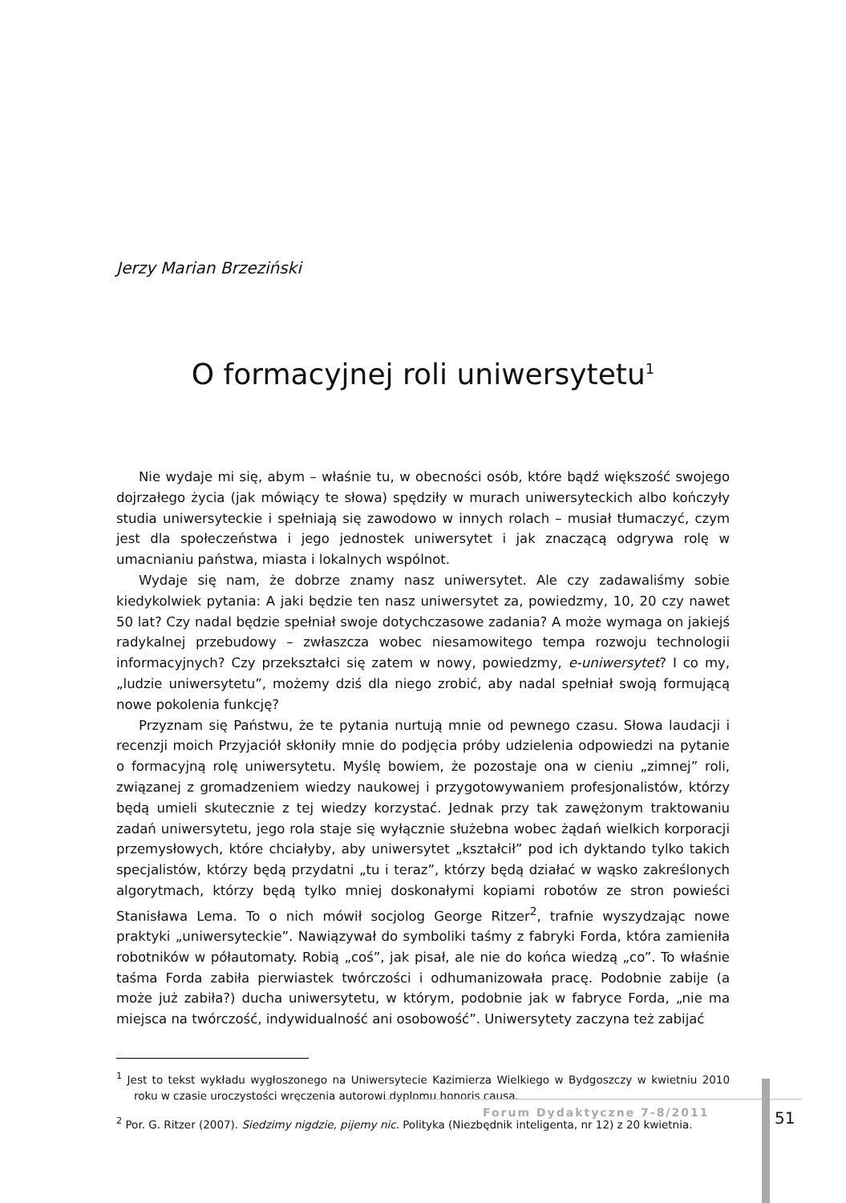Jerzy Marian Brzeziński
O formacyjnej roli uniwersytetu<sup>1</sup>
Nie wydaje mi się, abym – właśnie tu, w obecności osób, które bądź większość swojego dojrzałego życia (jak mówiący te słowa) spędziły w murach uniwersyteckich albo kończyły studia uniwersyteckie i spełniają się zawodowo w innych rolach – musiał tłumaczyć, czym jest dla społeczeństwa i jego jednostek uniwersytet i jak znaczącą odgrywa rolę w umacnianiu państwa, miasta i lokalnych wspólnot.
Wydaje się nam, że dobrze znamy nasz uniwersytet. Ale czy zadawaliśmy sobie kiedykolwiek pytania: A jaki będzie ten nasz uniwersytet za, powiedzmy, 10, 20 czy nawet 50 lat? Czy nadal będzie spełniał swoje dotychczasowe zadania? A może wymaga on jakiejś radykalnej przebudowy – zwłaszcza wobec niesamowitego tempa rozwoju technologii informacyjnych? Czy przekształci się zatem w nowy, powiedzmy, e-uniwersytet? I co my, „ludzie uniwersytetu”, możemy dziś dla niego zrobić, aby nadal spełniał swoją formującą nowe pokolenia funkcję?
Przyznam się Państwu, że te pytania nurtują mnie od pewnego czasu. Słowa laudacji i recenzji moich Przyjaciół skłoniły mnie do podjęcia próby udzielenia odpowiedzi na pytanie o formacyjną rolę uniwersytetu. Myślę bowiem, że pozostaje ona w cieniu „zimnej” roli, związanej z gromadzeniem wiedzy naukowej i przygotowywaniem profesjonalistów, którzy będą umieli skutecznie z tej wiedzy korzystać. Jednak przy tak zawężonym traktowaniu zadań uniwersytetu, jego rola staje się wyłącznie służebna wobec żądań wielkich korporacji przemysłowych, które chciałyby, aby uniwersytet „kształcił” pod ich dyktando tylko takich specjalistów, którzy będą przydatni „tu i teraz”, którzy będą działać w wąsko zakreślonych algorytmach, którzy będą tylko mniej doskonałymi kopiami robotów ze stron powieści Stanisława Lema. To o nich mówił socjolog George Ritzer<sup>2</sup>, trafnie wyszydzając nowe praktyki „uniwersyteckie”. Nawiązywał do symboliki taśmy z fabryki Forda, która zamieniła robotników w półautomaty. Robią „coś”, jak pisał, ale nie do końca wiedzą „co”. To właśnie taśma Forda zabiła pierwiastek twórczości i odhumanizowała pracę. Podobnie zabije (a może już zabiła?) ducha uniwersytetu, w którym, podobnie jak w fabryce Forda, „nie ma miejsca na twórczość, indywidualność ani osobowość”. Uniwersytety zaczyna też zabijać
<sup>1</sup> Jest to tekst wykładu wygłoszonego na Uniwersytecie Kazimierza Wielkiego w Bydgoszczy w kwietniu 2010 roku w czasie uroczystości wręczenia autorowi dyplomu honoris causa.
<sup>2</sup> Por. G. Ritzer (2007). Siedzimy nigdzie, pijemy nic. Polityka (Niezbędnik inteligenta, nr 12) z 20 kwietnia.
Forum Dydaktyczne 7-8/2011
51